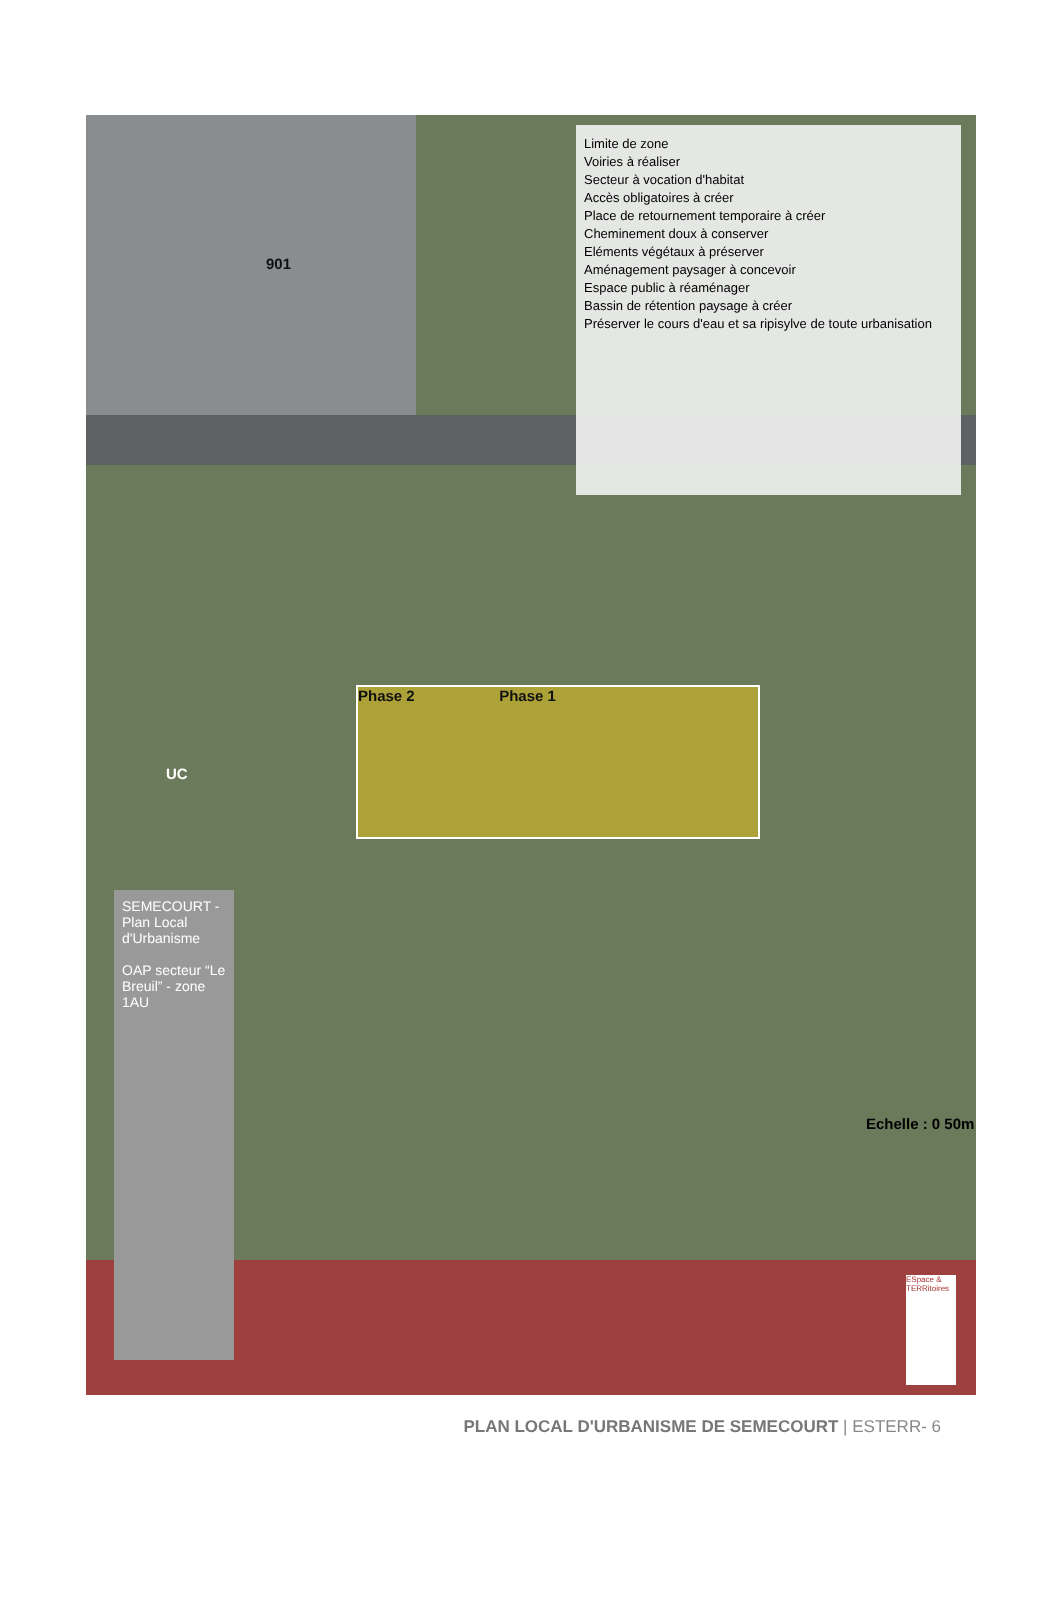901
Phase 2 Phase 1
UC
Limite de zone
Voiries à réaliser
Secteur à vocation d'habitat
Accès obligatoires à créer
Place de retournement temporaire à créer
Cheminement doux à conserver
Eléments végétaux à préserver
Aménagement paysager à concevoir
Espace public à réaménager
Bassin de rétention paysage à créer
Préserver le cours d'eau et sa ripisylve de toute urbanisation
SEMECOURT - Plan Local d'Urbanisme
OAP secteur “Le Breuil” - zone 1AU
Echelle : 0 50m
ESpace & TERRitoires
PLAN LOCAL D'URBANISME DE SEMECOURT | ESTERR- 6